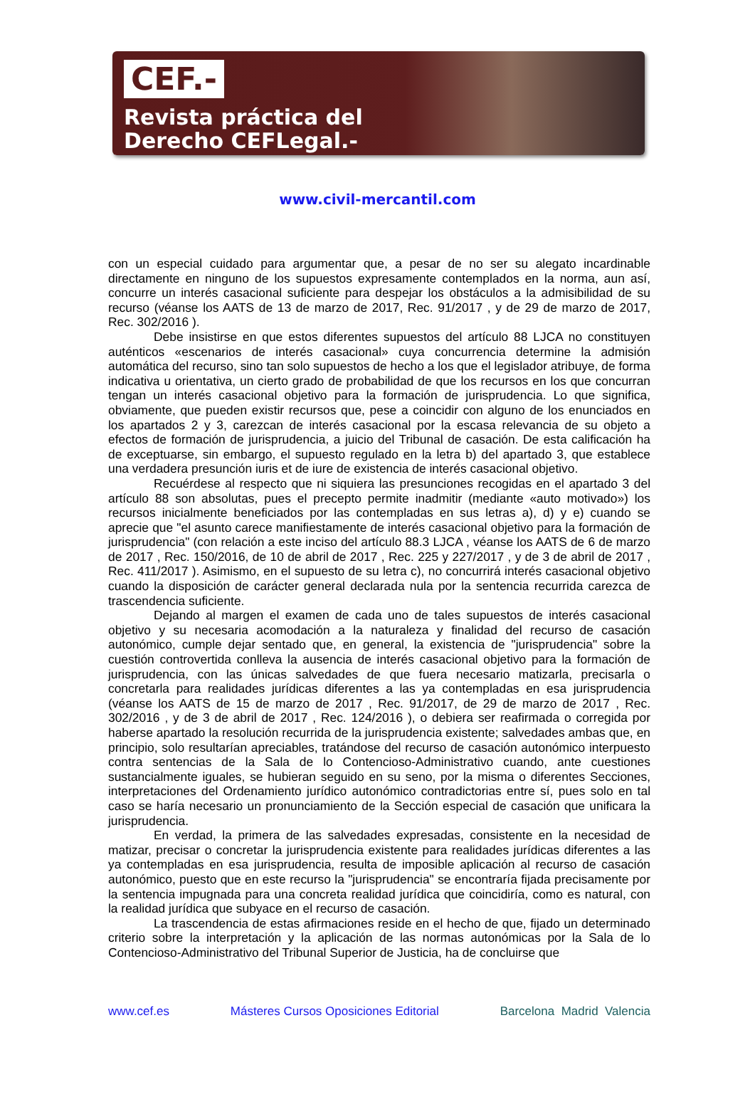CEF.-
Revista práctica del
Derecho CEFLegal.-
www.civil-mercantil.com
con un especial cuidado para argumentar que, a pesar de no ser su alegato incardinable directamente en ninguno de los supuestos expresamente contemplados en la norma, aun así, concurre un interés casacional suficiente para despejar los obstáculos a la admisibilidad de su recurso (véanse los AATS de 13 de marzo de 2017, Rec. 91/2017 , y de 29 de marzo de 2017, Rec. 302/2016 ).
Debe insistirse en que estos diferentes supuestos del artículo 88 LJCA no constituyen auténticos «escenarios de interés casacional» cuya concurrencia determine la admisión automática del recurso, sino tan solo supuestos de hecho a los que el legislador atribuye, de forma indicativa u orientativa, un cierto grado de probabilidad de que los recursos en los que concurran tengan un interés casacional objetivo para la formación de jurisprudencia. Lo que significa, obviamente, que pueden existir recursos que, pese a coincidir con alguno de los enunciados en los apartados 2 y 3, carezcan de interés casacional por la escasa relevancia de su objeto a efectos de formación de jurisprudencia, a juicio del Tribunal de casación. De esta calificación ha de exceptuarse, sin embargo, el supuesto regulado en la letra b) del apartado 3, que establece una verdadera presunción iuris et de iure de existencia de interés casacional objetivo.
Recuérdese al respecto que ni siquiera las presunciones recogidas en el apartado 3 del artículo 88 son absolutas, pues el precepto permite inadmitir (mediante «auto motivado») los recursos inicialmente beneficiados por las contempladas en sus letras a), d) y e) cuando se aprecie que "el asunto carece manifiestamente de interés casacional objetivo para la formación de jurisprudencia" (con relación a este inciso del artículo 88.3 LJCA , véanse los AATS de 6 de marzo de 2017 , Rec. 150/2016, de 10 de abril de 2017 , Rec. 225 y 227/2017 , y de 3 de abril de 2017 , Rec. 411/2017 ). Asimismo, en el supuesto de su letra c), no concurrirá interés casacional objetivo cuando la disposición de carácter general declarada nula por la sentencia recurrida carezca de trascendencia suficiente.
Dejando al margen el examen de cada uno de tales supuestos de interés casacional objetivo y su necesaria acomodación a la naturaleza y finalidad del recurso de casación autonómico, cumple dejar sentado que, en general, la existencia de "jurisprudencia" sobre la cuestión controvertida conlleva la ausencia de interés casacional objetivo para la formación de jurisprudencia, con las únicas salvedades de que fuera necesario matizarla, precisarla o concretarla para realidades jurídicas diferentes a las ya contempladas en esa jurisprudencia (véanse los AATS de 15 de marzo de 2017 , Rec. 91/2017, de 29 de marzo de 2017 , Rec. 302/2016 , y de 3 de abril de 2017 , Rec. 124/2016 ), o debiera ser reafirmada o corregida por haberse apartado la resolución recurrida de la jurisprudencia existente; salvedades ambas que, en principio, solo resultarían apreciables, tratándose del recurso de casación autonómico interpuesto contra sentencias de la Sala de lo Contencioso-Administrativo cuando, ante cuestiones sustancialmente iguales, se hubieran seguido en su seno, por la misma o diferentes Secciones, interpretaciones del Ordenamiento jurídico autonómico contradictorias entre sí, pues solo en tal caso se haría necesario un pronunciamiento de la Sección especial de casación que unificara la jurisprudencia.
En verdad, la primera de las salvedades expresadas, consistente en la necesidad de matizar, precisar o concretar la jurisprudencia existente para realidades jurídicas diferentes a las ya contempladas en esa jurisprudencia, resulta de imposible aplicación al recurso de casación autonómico, puesto que en este recurso la "jurisprudencia" se encontraría fijada precisamente por la sentencia impugnada para una concreta realidad jurídica que coincidiría, como es natural, con la realidad jurídica que subyace en el recurso de casación.
La trascendencia de estas afirmaciones reside en el hecho de que, fijado un determinado criterio sobre la interpretación y la aplicación de las normas autonómicas por la Sala de lo Contencioso-Administrativo del Tribunal Superior de Justicia, ha de concluirse que
www.cef.es Másteres Cursos Oposiciones Editorial Barcelona Madrid Valencia